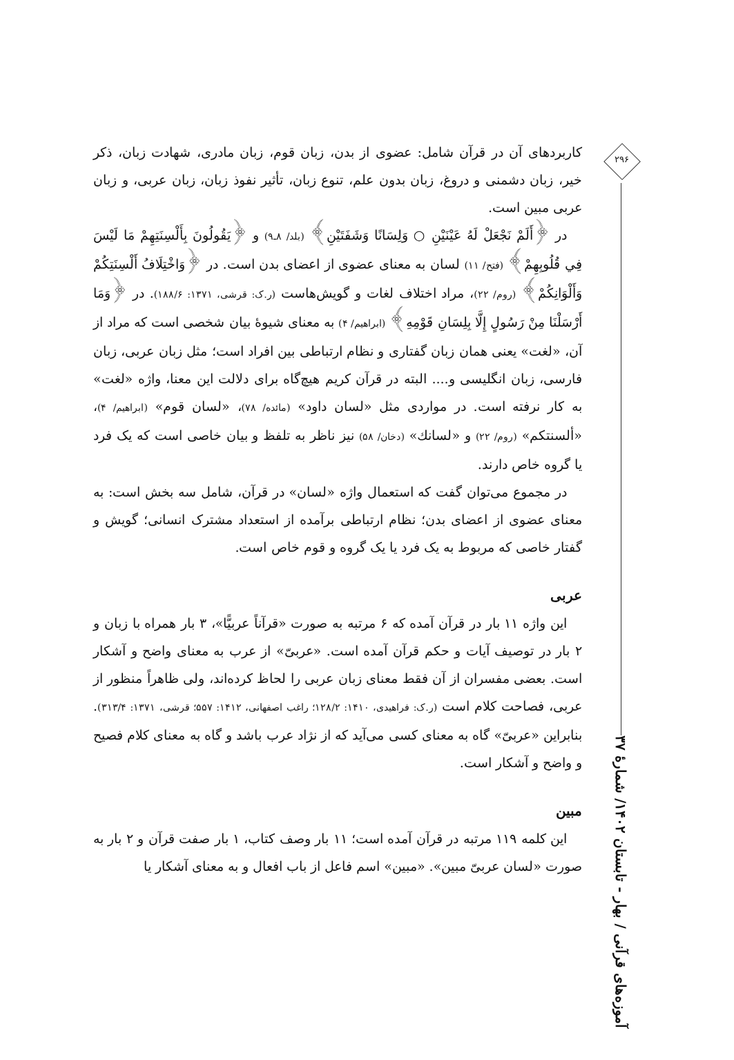کاربردهای آن در قرآن شامل: عضوی از بدن، زبان قوم، زبان مادری، شهادت زبان، ذکر خیر، زبان دشمنی و دروغ، زبان بدون علم، تنوع زبان، تأثیر نفوذ زبان، زبان عربی، و زبان عربی مبین است.
در ﴿أَلَمْ نَجْعَلْ لَهُ عَيْنَيْنِ ○ وَلِسَانًا وَشَفَتَيْنِ﴾ (بلد/ ۸ـ۹) و ﴿يَقُولُونَ بِأَلْسِنَتِهِمْ مَا لَيْسَ فِي قُلُوبِهِمْ﴾ (فتح/ ۱۱) لسان به معنای عضوی از اعضای بدن است. در ﴿وَاخْتِلَافُ أَلْسِنَتِكُمْ وَأَلْوَانِكُمْ﴾ (روم/ ۲۲)، مراد اختلاف لغات و گویش‌هاست (ر.ک: قرشی، ۱۳۷۱: ۱۸۸/۶). در ﴿وَمَا أَرْسَلْنَا مِنْ رَسُولٍ إِلَّا بِلِسَانِ قَوْمِهِ﴾ (ابراهیم/ ۴) به معنای شیوهٔ بیان شخصی است که مراد از آن، «لغت» یعنی همان زبان گفتاری و نظام ارتباطی بین افراد است؛ مثل زبان عربی، زبان فارسی، زبان انگلیسی و.... البته در قرآن کریم هیچ‌گاه برای دلالت این معنا، واژه «لغت» به کار نرفته است. در مواردی مثل «لسان داود» (مائده/ ۷۸)، «لسان قوم» (ابراهیم/ ۴)، «ألسنتکم» (روم/ ۲۲) و «لسانك» (دخان/ ۵۸) نیز ناظر به تلفظ و بیان خاصی است که یک فرد یا گروه خاص دارند.
در مجموع می‌توان گفت که استعمال واژه «لسان» در قرآن، شامل سه بخش است: به معنای عضوی از اعضای بدن؛ نظام ارتباطی برآمده از استعداد مشترک انسانی؛ گویش و گفتار خاصی که مربوط به یک فرد یا یک گروه و قوم خاص است.
عربی
این واژه ۱۱ بار در قرآن آمده که ۶ مرتبه به صورت «قرآناً عربیًّا»، ۳ بار همراه با زبان و ۲ بار در توصیف آیات و حکم قرآن آمده است. «عربیّ» از عرب به معنای واضح و آشکار است. بعضی مفسران از آن فقط معنای زبان عربی را لحاظ کرده‌اند، ولی ظاهراً منظور از عربی، فصاحت کلام است (ر.ک: فراهیدی، ۱۴۱۰: ۱۲۸/۲؛ راغب اصفهانی، ۱۴۱۲: ۵۵۷؛ قرشی، ۱۳۷۱: ۳۱۳/۴). بنابراین «عربیّ» گاه به معنای کسی می‌آید که از نژاد عرب باشد و گاه به معنای کلام فصیح و واضح و آشکار است.
مبین
این کلمه ۱۱۹ مرتبه در قرآن آمده است؛ ۱۱ بار وصف کتاب، ۱ بار صفت قرآن و ۲ بار به صورت «لسان عربیّ مبین». «مبین» اسم فاعل از باب افعال و به معنای آشکار یا
۲۹۶
آموزه‌های قرآنی / بهار - تابستان ۱۴۰۲/ شمارهٔ ۳۷